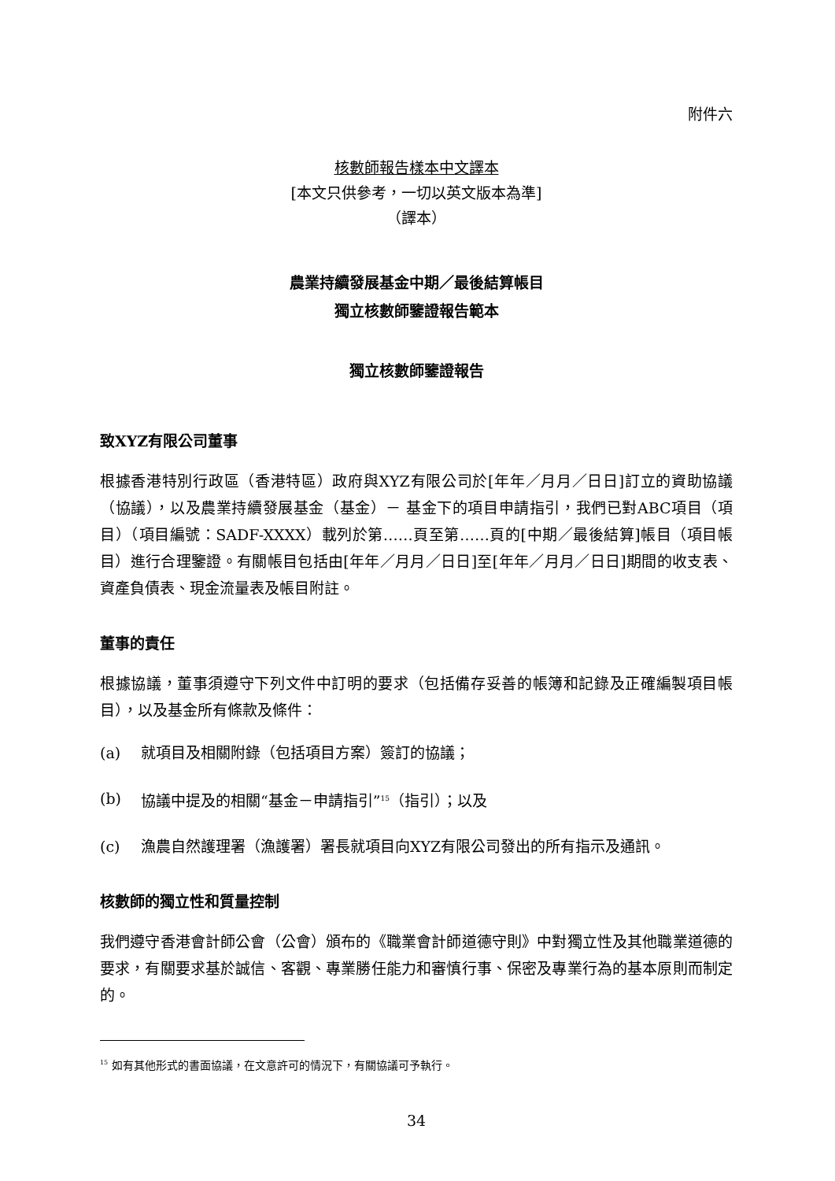附件六
核數師報告樣本中文譯本
[本文只供參考，一切以英文版本為準]
（譯本）
農業持續發展基金中期／最後結算帳目
獨立核數師鑒證報告範本
獨立核數師鑒證報告
致XYZ有限公司董事
根據香港特別行政區（香港特區）政府與XYZ有限公司於[年年／月月／日日]訂立的資助協議（協議），以及農業持續發展基金（基金）－ 基金下的項目申請指引，我們已對ABC項目（項目）（項目編號：SADF-XXXX）載列於第……頁至第……頁的[中期／最後結算]帳目（項目帳目）進行合理鑒證。有關帳目包括由[年年／月月／日日]至[年年／月月／日日]期間的收支表、資產負債表、現金流量表及帳目附註。
董事的責任
根據協議，董事須遵守下列文件中訂明的要求（包括備存妥善的帳簿和記錄及正確編製項目帳目），以及基金所有條款及條件：
(a) 就項目及相關附錄（包括項目方案）簽訂的協議；
(b) 協議中提及的相關“基金－申請指引”<sup>15</sup>（指引）；以及
(c) 漁農自然護理署（漁護署）署長就項目向XYZ有限公司發出的所有指示及通訊。
核數師的獨立性和質量控制
我們遵守香港會計師公會（公會）頒布的《職業會計師道德守則》中對獨立性及其他職業道德的要求，有關要求基於誠信、客觀、專業勝任能力和審慎行事、保密及專業行為的基本原則而制定的。
<sup>15</sup> 如有其他形式的書面協議，在文意許可的情況下，有關協議可予執行。
34